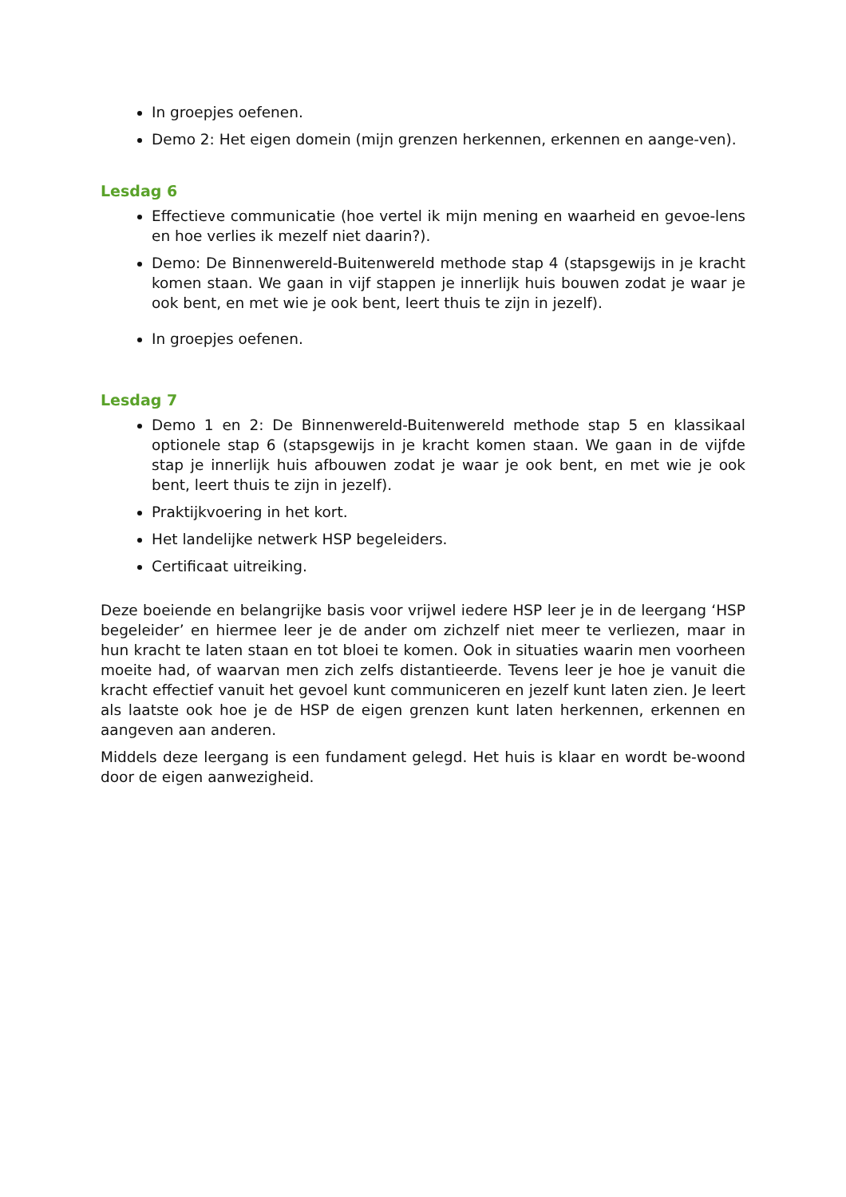In groepjes oefenen.
Demo 2: Het eigen domein (mijn grenzen herkennen, erkennen en aange-ven).
Lesdag 6
Effectieve communicatie (hoe vertel ik mijn mening en waarheid en gevoe-lens en hoe verlies ik mezelf niet daarin?).
Demo: De Binnenwereld-Buitenwereld methode stap 4 (stapsgewijs in je kracht komen staan. We gaan in vijf stappen je innerlijk huis bouwen zodat je waar je ook bent, en met wie je ook bent, leert thuis te zijn in jezelf).
In groepjes oefenen.
Lesdag 7
Demo 1 en 2: De Binnenwereld-Buitenwereld methode stap 5 en klassikaal optionele stap 6 (stapsgewijs in je kracht komen staan. We gaan in de vijfde stap je innerlijk huis afbouwen zodat je waar je ook bent, en met wie je ook bent, leert thuis te zijn in jezelf).
Praktijkvoering in het kort.
Het landelijke netwerk HSP begeleiders.
Certificaat uitreiking.
Deze boeiende en belangrijke basis voor vrijwel iedere HSP leer je in de leergang ‘HSP begeleider’ en hiermee leer je de ander om zichzelf niet meer te verliezen, maar in hun kracht te laten staan en tot bloei te komen. Ook in situaties waarin men voorheen moeite had, of waarvan men zich zelfs distantieerde. Tevens leer je hoe je vanuit die kracht effectief vanuit het gevoel kunt communiceren en jezelf kunt laten zien. Je leert als laatste ook hoe je de HSP de eigen grenzen kunt laten herkennen, erkennen en aangeven aan anderen.
Middels deze leergang is een fundament gelegd. Het huis is klaar en wordt be-woond door de eigen aanwezigheid.